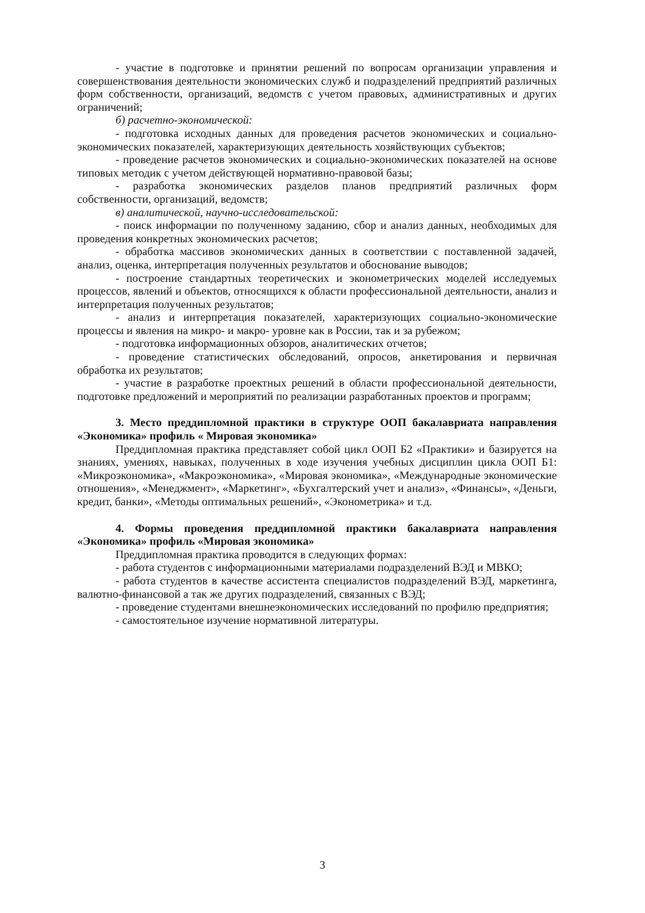- участие в подготовке и принятии решений по вопросам организации управления и совершенствования деятельности экономических служб и подразделений предприятий различных форм собственности, организаций, ведомств с учетом правовых, административных и других ограничений;
б) расчетно-экономической:
- подготовка исходных данных для проведения расчетов экономических и социально-экономических показателей, характеризующих деятельность хозяйствующих субъектов;
- проведение расчетов экономических и социально-экономических показателей на основе типовых методик с учетом действующей нормативно-правовой базы;
- разработка экономических разделов планов предприятий различных форм собственности, организаций, ведомств;
в) аналитической, научно-исследовательской:
- поиск информации по полученному заданию, сбор и анализ данных, необходимых для проведения конкретных экономических расчетов;
- обработка массивов экономических данных в соответствии с поставленной задачей, анализ, оценка, интерпретация полученных результатов и обоснование выводов;
- построение стандартных теоретических и эконометрических моделей исследуемых процессов, явлений и объектов, относящихся к области профессиональной деятельности, анализ и интерпретация полученных результатов;
- анализ и интерпретация показателей, характеризующих социально-экономические процессы и явления на микро- и макро- уровне как в России, так и за рубежом;
- подготовка информационных обзоров, аналитических отчетов;
- проведение статистических обследований, опросов, анкетирования и первичная обработка их результатов;
- участие в разработке проектных решений в области профессиональной деятельности, подготовке предложений и мероприятий по реализации разработанных проектов и программ;
3. Место преддипломной практики в структуре ООП бакалавриата направления «Экономика» профиль « Мировая экономика»
Преддипломная практика представляет собой цикл ООП Б2 «Практики» и базируется на знаниях, умениях, навыках, полученных в ходе изучения учебных дисциплин цикла ООП Б1: «Микроэкономика», «Макроэкономика», «Мировая экономика», «Международные экономические отношения», «Менеджмент», «Маркетинг», «Бухгалтерский учет и анализ», «Финансы», «Деньги, кредит, банки», «Методы оптимальных решений», «Эконометрика» и т.д.
4. Формы проведения преддипломной практики бакалавриата направления «Экономика» профиль «Мировая экономика»
Преддипломная практика проводится в следующих формах:
- работа студентов с информационными материалами подразделений ВЭД и МВКО;
- работа студентов в качестве ассистента специалистов подразделений ВЭД, маркетинга, валютно-финансовой а так же других подразделений, связанных с ВЭД;
- проведение студентами внешнеэкономических исследований по профилю предприятия;
- самостоятельное изучение нормативной литературы.
3